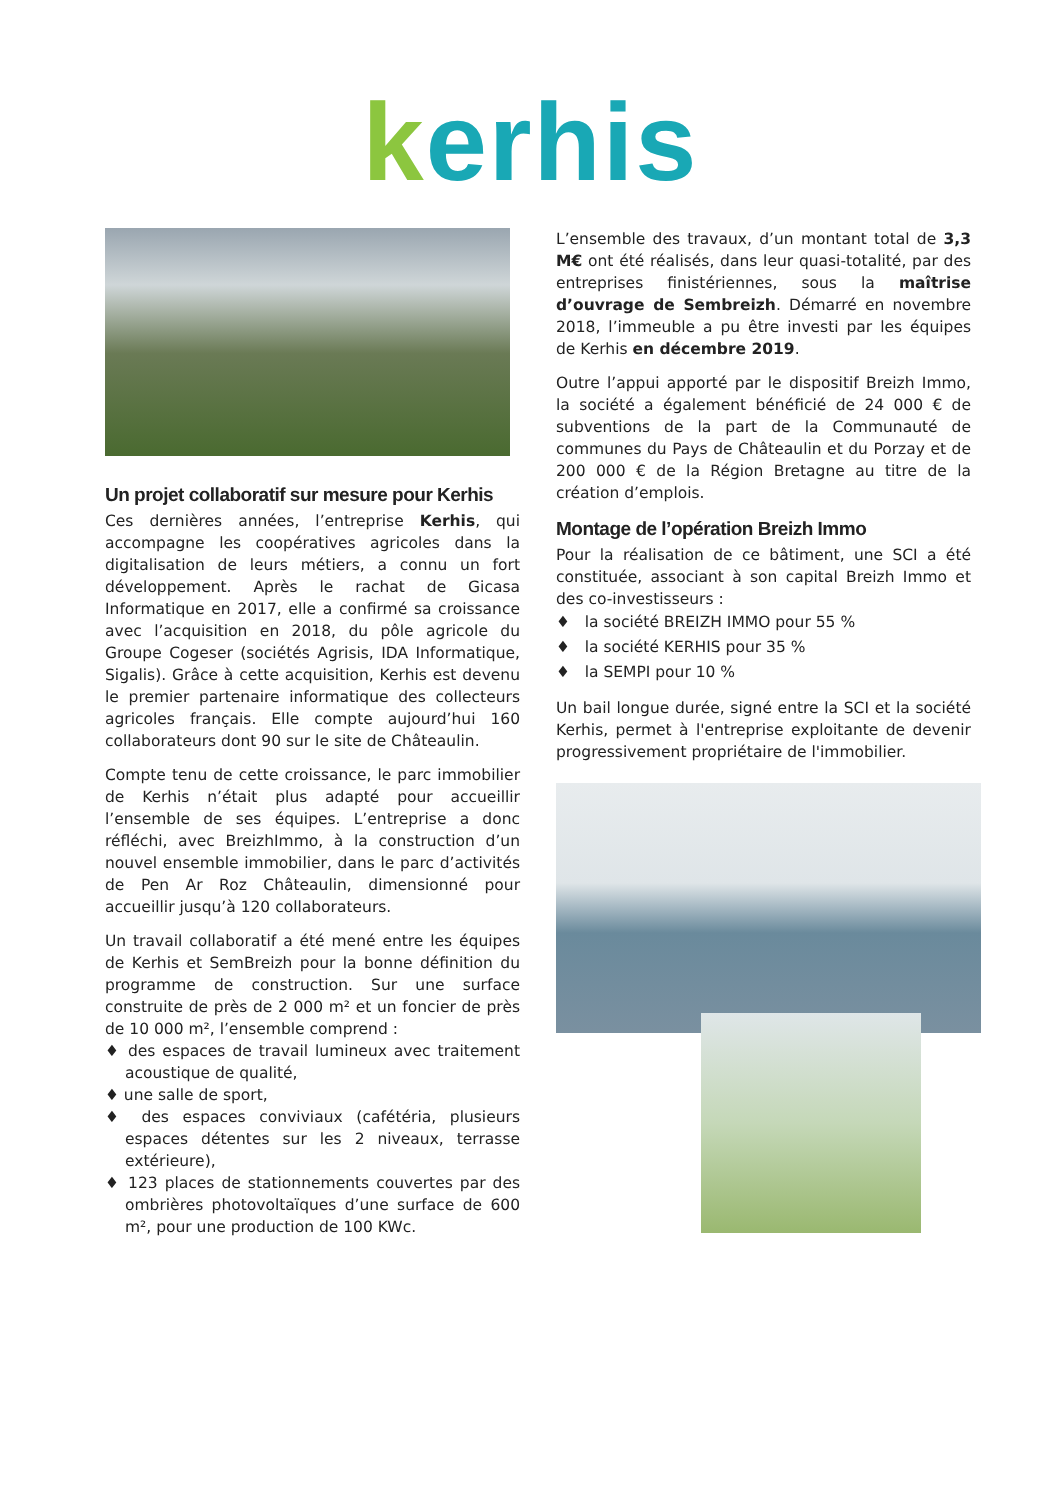kerhis
Un projet collaboratif sur mesure pour Kerhis
Ces dernières années, l’entreprise Kerhis, qui accompagne les coopératives agricoles dans la digitalisation de leurs métiers, a connu un fort développement. Après le rachat de Gicasa Informatique en 2017, elle a confirmé sa croissance avec l’acquisition en 2018, du pôle agricole du Groupe Cogeser (sociétés Agrisis, IDA Informatique, Sigalis). Grâce à cette acquisition, Kerhis est devenu le premier partenaire informatique des collecteurs agricoles français. Elle compte aujourd’hui 160 collaborateurs dont 90 sur le site de Châteaulin.
Compte tenu de cette croissance, le parc immobilier de Kerhis n’était plus adapté pour accueillir l’ensemble de ses équipes. L’entreprise a donc réfléchi, avec BreizhImmo, à la construction d’un nouvel ensemble immobilier, dans le parc d’activités de Pen Ar Roz Châteaulin, dimensionné pour accueillir jusqu’à 120 collaborateurs.
Un travail collaboratif a été mené entre les équipes de Kerhis et SemBreizh pour la bonne définition du programme de construction. Sur une surface construite de près de 2 000 m² et un foncier de près de 10 000 m², l’ensemble comprend :
♦ des espaces de travail lumineux avec traitement acoustique de qualité,
♦ une salle de sport,
♦ des espaces conviviaux (cafétéria, plusieurs espaces détentes sur les 2 niveaux, terrasse extérieure),
♦ 123 places de stationnements couvertes par des ombrières photovoltaïques d’une surface de 600 m², pour une production de 100 KWc.
L’ensemble des travaux, d’un montant total de 3,3 M€ ont été réalisés, dans leur quasi-totalité, par des entreprises finistériennes, sous la maîtrise d’ouvrage de Sembreizh. Démarré en novembre 2018, l’immeuble a pu être investi par les équipes de Kerhis en décembre 2019.
Outre l’appui apporté par le dispositif Breizh Immo, la société a également bénéficié de 24 000 € de subventions de la part de la Communauté de communes du Pays de Châteaulin et du Porzay et de 200 000 € de la Région Bretagne au titre de la création d’emplois.
Montage de l’opération Breizh Immo
Pour la réalisation de ce bâtiment, une SCI a été constituée, associant à son capital Breizh Immo et des co-investisseurs :
♦ la société BREIZH IMMO pour 55 %
♦ la société KERHIS pour 35 %
♦ la SEMPI pour 10 %
Un bail longue durée, signé entre la SCI et la société Kerhis, permet à l'entreprise exploitante de devenir progressivement propriétaire de l'immobilier.